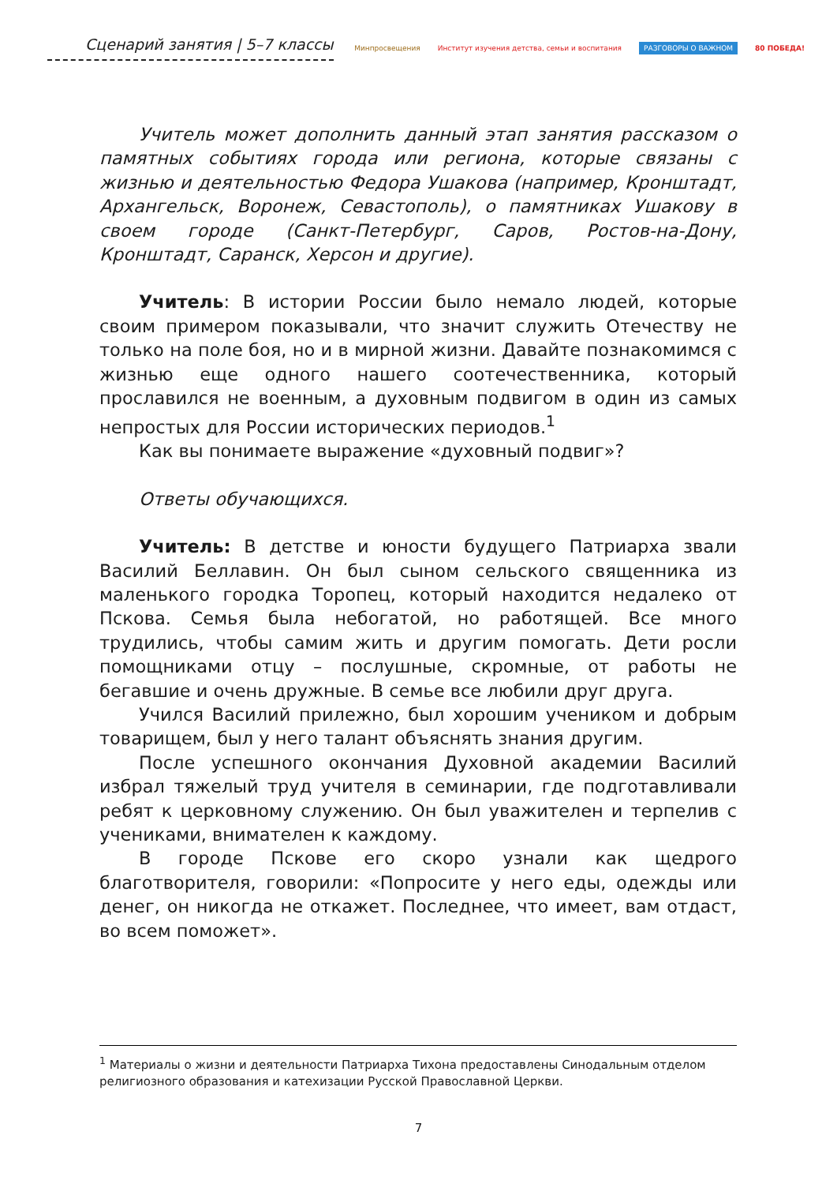Сценарий занятия | 5–7 классы
Минпросвещения Институт изучения детства, семьи и воспитания РАЗГОВОРЫ О ВАЖНОМ 80 ПОБЕДА!
Учитель может дополнить данный этап занятия рассказом о памятных событиях города или региона, которые связаны с жизнью и деятельностью Федора Ушакова (например, Кронштадт, Архангельск, Воронеж, Севастополь), о памятниках Ушакову в своем городе (Санкт-Петербург, Саров, Ростов-на-Дону, Кронштадт, Саранск, Херсон и другие).
Учитель: В истории России было немало людей, которые своим примером показывали, что значит служить Отечеству не только на поле боя, но и в мирной жизни. Давайте познакомимся с жизнью еще одного нашего соотечественника, который прославился не военным, а духовным подвигом в один из самых непростых для России исторических периодов.<sup>1</sup>
Как вы понимаете выражение «духовный подвиг»?
Ответы обучающихся.
Учитель: В детстве и юности будущего Патриарха звали Василий Беллавин. Он был сыном сельского священника из маленького городка Торопец, который находится недалеко от Пскова. Семья была небогатой, но работящей. Все много трудились, чтобы самим жить и другим помогать. Дети росли помощниками отцу – послушные, скромные, от работы не бегавшие и очень дружные. В семье все любили друг друга.
Учился Василий прилежно, был хорошим учеником и добрым товарищем, был у него талант объяснять знания другим.
После успешного окончания Духовной академии Василий избрал тяжелый труд учителя в семинарии, где подготавливали ребят к церковному служению. Он был уважителен и терпелив с учениками, внимателен к каждому.
В городе Пскове его скоро узнали как щедрого благотворителя, говорили: «Попросите у него еды, одежды или денег, он никогда не откажет. Последнее, что имеет, вам отдаст, во всем поможет».
<sup>1</sup> Материалы о жизни и деятельности Патриарха Тихона предоставлены Синодальным отделом религиозного образования и катехизации Русской Православной Церкви.
7